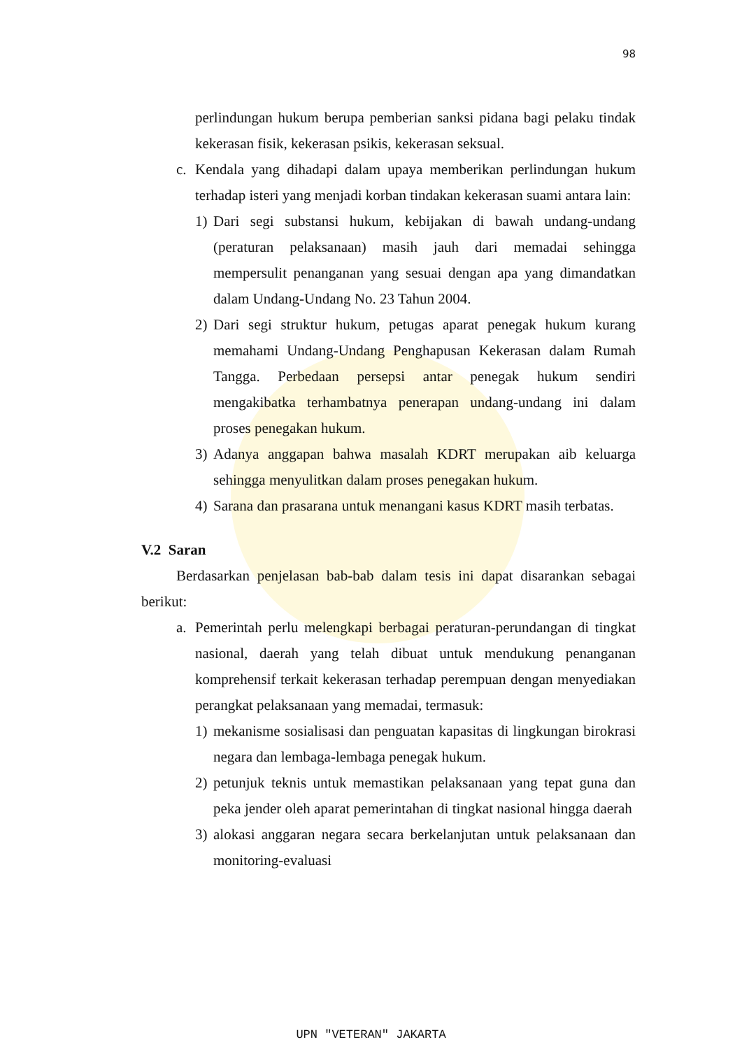98
perlindungan hukum berupa pemberian sanksi pidana bagi pelaku tindak kekerasan fisik, kekerasan psikis, kekerasan seksual.
c. Kendala yang dihadapi dalam upaya memberikan perlindungan hukum terhadap isteri yang menjadi korban tindakan kekerasan suami antara lain:
1) Dari segi substansi hukum, kebijakan di bawah undang-undang (peraturan pelaksanaan) masih jauh dari memadai sehingga mempersulit penanganan yang sesuai dengan apa yang dimandatkan dalam Undang-Undang No. 23 Tahun 2004.
2) Dari segi struktur hukum, petugas aparat penegak hukum kurang memahami Undang-Undang Penghapusan Kekerasan dalam Rumah Tangga. Perbedaan persepsi antar penegak hukum sendiri mengakibatka terhambatnya penerapan undang-undang ini dalam proses penegakan hukum.
3) Adanya anggapan bahwa masalah KDRT merupakan aib keluarga sehingga menyulitkan dalam proses penegakan hukum.
4) Sarana dan prasarana untuk menangani kasus KDRT masih terbatas.
V.2 Saran
Berdasarkan penjelasan bab-bab dalam tesis ini dapat disarankan sebagai berikut:
a. Pemerintah perlu melengkapi berbagai peraturan-perundangan di tingkat nasional, daerah yang telah dibuat untuk mendukung penanganan komprehensif terkait kekerasan terhadap perempuan dengan menyediakan perangkat pelaksanaan yang memadai, termasuk:
1) mekanisme sosialisasi dan penguatan kapasitas di lingkungan birokrasi negara dan lembaga-lembaga penegak hukum.
2) petunjuk teknis untuk memastikan pelaksanaan yang tepat guna dan peka jender oleh aparat pemerintahan di tingkat nasional hingga daerah
3) alokasi anggaran negara secara berkelanjutan untuk pelaksanaan dan monitoring-evaluasi
UPN "VETERAN" JAKARTA